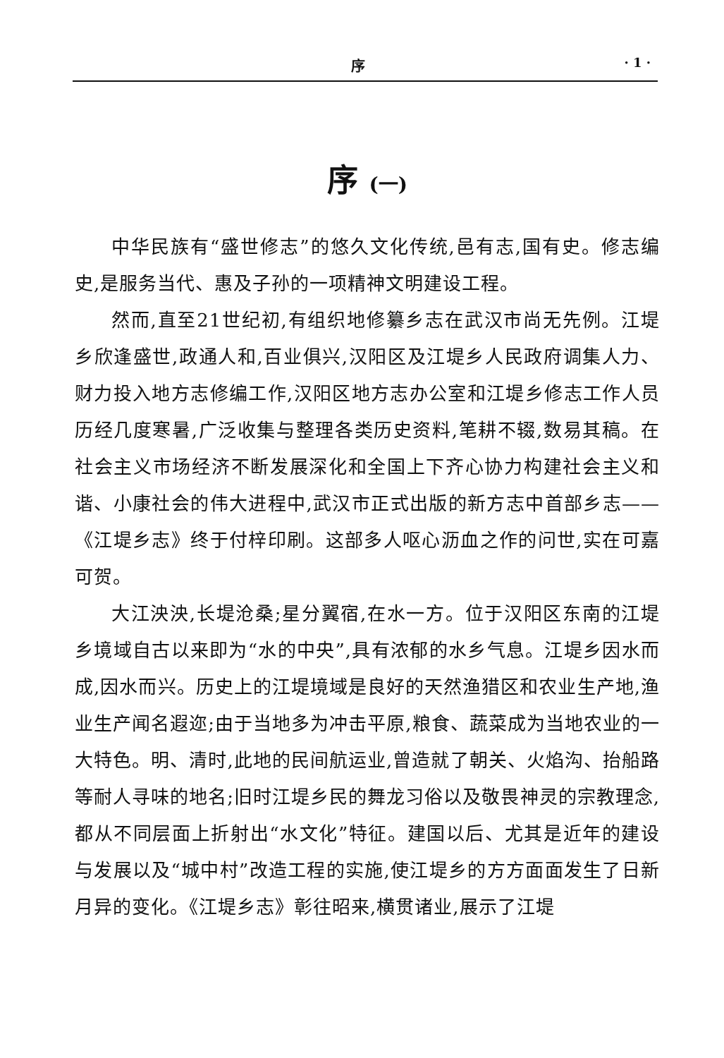序 · 1 ·
序 (一)
中华民族有“盛世修志”的悠久文化传统,邑有志,国有史。修志编史,是服务当代、惠及子孙的一项精神文明建设工程。
然而,直至21世纪初,有组织地修纂乡志在武汉市尚无先例。江堤乡欣逢盛世,政通人和,百业俱兴,汉阳区及江堤乡人民政府调集人力、财力投入地方志修编工作,汉阳区地方志办公室和江堤乡修志工作人员历经几度寒暑,广泛收集与整理各类历史资料,笔耕不辍,数易其稿。在社会主义市场经济不断发展深化和全国上下齐心协力构建社会主义和谐、小康社会的伟大进程中,武汉市正式出版的新方志中首部乡志——《江堤乡志》终于付梓印刷。这部多人呕心沥血之作的问世,实在可嘉可贺。
大江泱泱,长堤沧桑;星分翼宿,在水一方。位于汉阳区东南的江堤乡境域自古以来即为“水的中央”,具有浓郁的水乡气息。江堤乡因水而成,因水而兴。历史上的江堤境域是良好的天然渔猎区和农业生产地,渔业生产闻名遐迩;由于当地多为冲击平原,粮食、蔬菜成为当地农业的一大特色。明、清时,此地的民间航运业,曾造就了朝关、火焰沟、抬船路等耐人寻味的地名;旧时江堤乡民的舞龙习俗以及敬畏神灵的宗教理念,都从不同层面上折射出“水文化”特征。建国以后、尤其是近年的建设与发展以及“城中村”改造工程的实施,使江堤乡的方方面面发生了日新月异的变化。《江堤乡志》彰往昭来,横贯诸业,展示了江堤